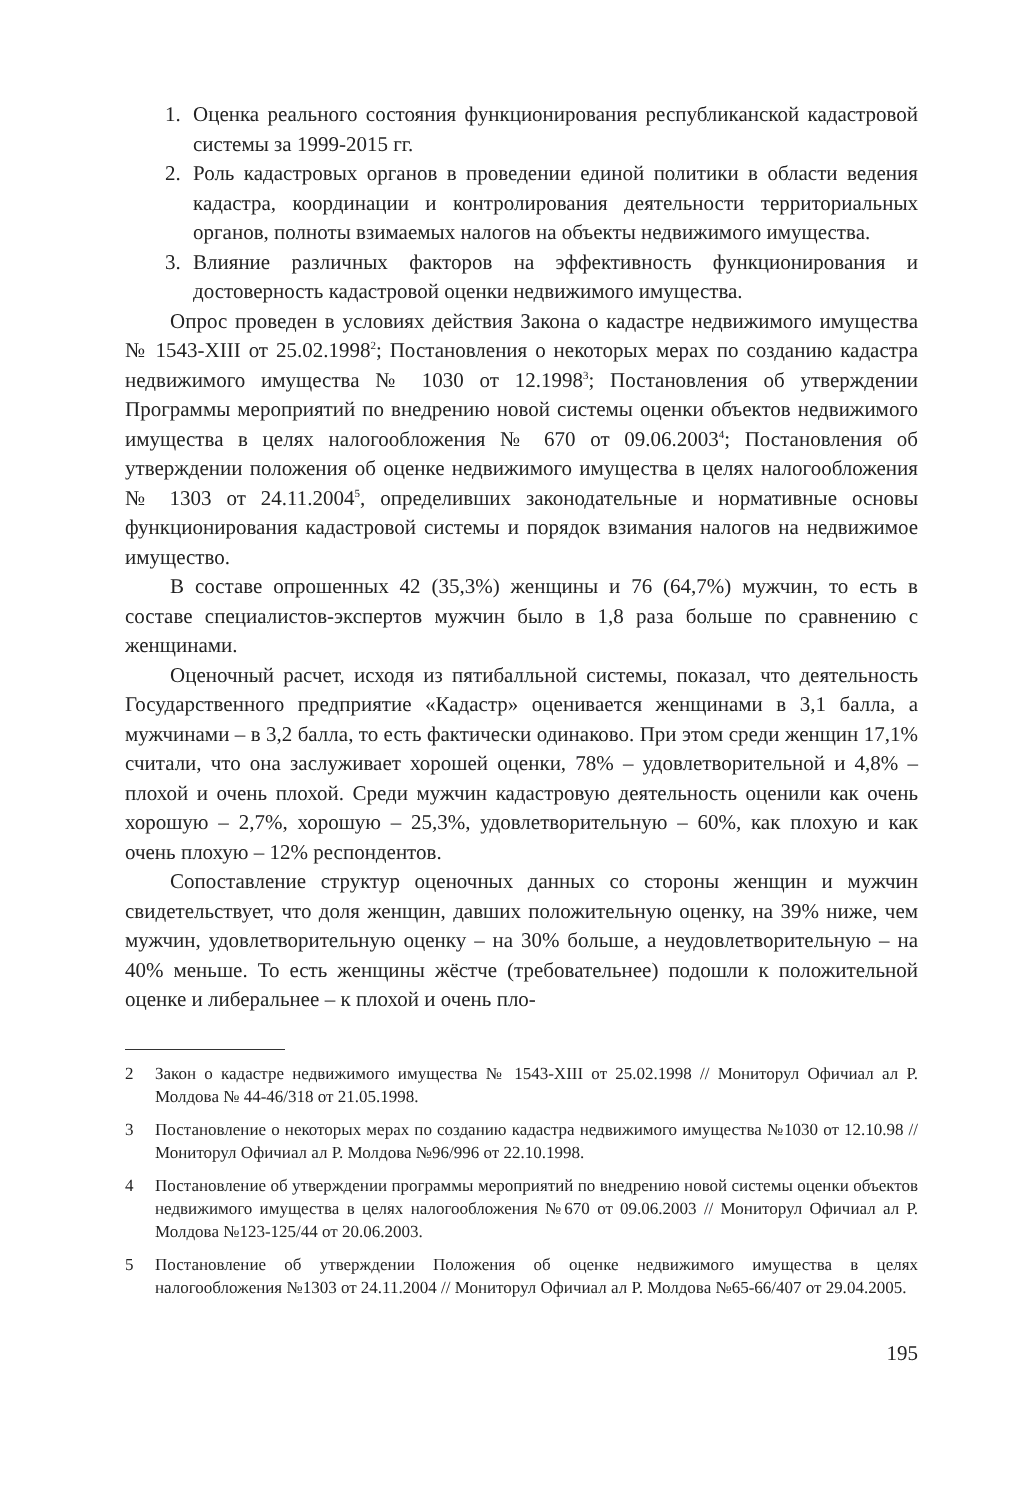1. Оценка реального состояния функционирования республиканской кадастровой системы за 1999-2015 гг.
2. Роль кадастровых органов в проведении единой политики в области ведения кадастра, координации и контролирования деятельности территориальных органов, полноты взимаемых налогов на объекты недвижимого имущества.
3. Влияние различных факторов на эффективность функционирования и достоверность кадастровой оценки недвижимого имущества.
Опрос проведен в условиях действия Закона о кадастре недвижимого имущества № 1543-XIII от 25.02.1998<sup>2</sup>; Постановления о некоторых мерах по созданию кадастра недвижимого имущества № 1030 от 12.1998<sup>3</sup>; Постановления об утверждении Программы мероприятий по внедрению новой системы оценки объектов недвижимого имущества в целях налогообложения № 670 от 09.06.2003<sup>4</sup>; Постановления об утверждении положения об оценке недвижимого имущества в целях налогообложения № 1303 от 24.11.2004<sup>5</sup>, определивших законодательные и нормативные основы функционирования кадастровой системы и порядок взимания налогов на недвижимое имущество.
В составе опрошенных 42 (35,3%) женщины и 76 (64,7%) мужчин, то есть в составе специалистов-экспертов мужчин было в 1,8 раза больше по сравнению с женщинами.
Оценочный расчет, исходя из пятибалльной системы, показал, что деятельность Государственного предприятие «Кадастр» оценивается женщинами в 3,1 балла, а мужчинами – в 3,2 балла, то есть фактически одинаково. При этом среди женщин 17,1% считали, что она заслуживает хорошей оценки, 78% – удовлетворительной и 4,8% – плохой и очень плохой. Среди мужчин кадастровую деятельность оценили как очень хорошую – 2,7%, хорошую – 25,3%, удовлетворительную – 60%, как плохую и как очень плохую – 12% респондентов.
Сопоставление структур оценочных данных со стороны женщин и мужчин свидетельствует, что доля женщин, давших положительную оценку, на 39% ниже, чем мужчин, удовлетворительную оценку – на 30% больше, а неудовлетворительную – на 40% меньше. То есть женщины жёстче (требовательнее) подошли к положительной оценке и либеральнее – к плохой и очень пло-
2 Закон о кадастре недвижимого имущества № 1543-XIII от 25.02.1998 // Мониторул Офичиал ал Р. Молдова № 44-46/318 от 21.05.1998.
3 Постановление о некоторых мерах по созданию кадастра недвижимого имущества №1030 от 12.10.98 // Мониторул Офичиал ал Р. Молдова №96/996 от 22.10.1998.
4 Постановление об утверждении программы мероприятий по внедрению новой системы оценки объектов недвижимого имущества в целях налогообложения №670 от 09.06.2003 // Мониторул Офичиал ал Р. Молдова №123-125/44 от 20.06.2003.
5 Постановление об утверждении Положения об оценке недвижимого имущества в целях налогообложения №1303 от 24.11.2004 // Мониторул Офичиал ал Р. Молдова №65-66/407 от 29.04.2005.
195